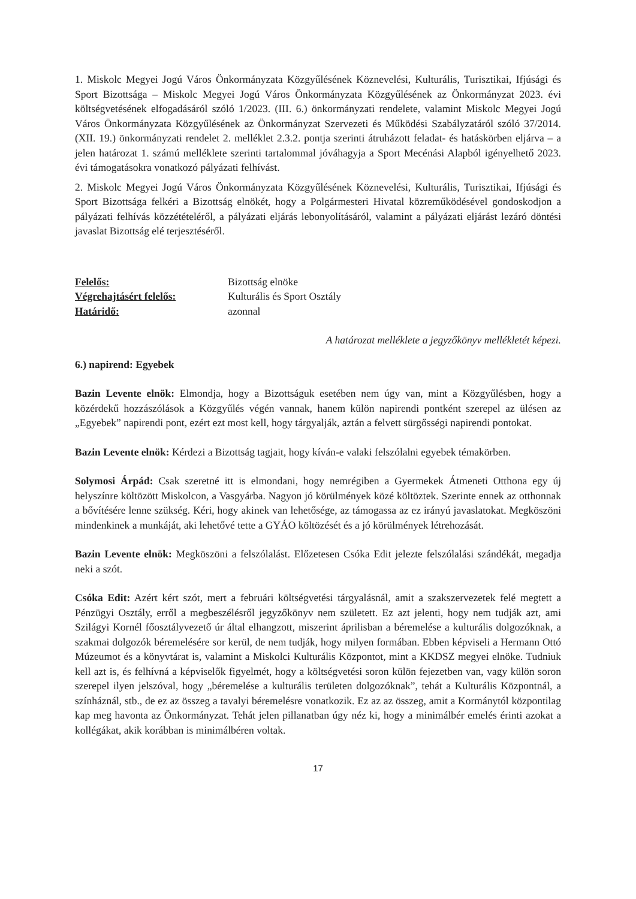1. Miskolc Megyei Jogú Város Önkormányzata Közgyűlésének Köznevelési, Kulturális, Turisztikai, Ifjúsági és Sport Bizottsága – Miskolc Megyei Jogú Város Önkormányzata Közgyűlésének az Önkormányzat 2023. évi költségvetésének elfogadásáról szóló 1/2023. (III. 6.) önkormányzati rendelete, valamint Miskolc Megyei Jogú Város Önkormányzata Közgyűlésének az Önkormányzat Szervezeti és Működési Szabályzatáról szóló 37/2014. (XII. 19.) önkormányzati rendelet 2. melléklet 2.3.2. pontja szerinti átruházott feladat- és hatáskörben eljárva – a jelen határozat 1. számú melléklete szerinti tartalommal jóváhagyja a Sport Mecénási Alapból igényelhető 2023. évi támogatásokra vonatkozó pályázati felhívást.
2. Miskolc Megyei Jogú Város Önkormányzata Közgyűlésének Köznevelési, Kulturális, Turisztikai, Ifjúsági és Sport Bizottsága felkéri a Bizottság elnökét, hogy a Polgármesteri Hivatal közreműködésével gondoskodjon a pályázati felhívás közzétételéről, a pályázati eljárás lebonyolításáról, valamint a pályázati eljárást lezáró döntési javaslat Bizottság elé terjesztéséről.
| Felelős: | Bizottság elnöke |
| Végrehajtásért felelős: | Kulturális és Sport Osztály |
| Határidő: | azonnal |
A határozat melléklete a jegyzőkönyv mellékletét képezi.
6.) napirend: Egyebek
Bazin Levente elnök: Elmondja, hogy a Bizottságuk esetében nem úgy van, mint a Közgyűlésben, hogy a közérdekű hozzászólások a Közgyűlés végén vannak, hanem külön napirendi pontként szerepel az ülésen az „Egyebek” napirendi pont, ezért ezt most kell, hogy tárgyalják, aztán a felvett sürgősségi napirendi pontokat.
Bazin Levente elnök: Kérdezi a Bizottság tagjait, hogy kíván-e valaki felszólalni egyebek témakörben.
Solymosi Árpád: Csak szeretné itt is elmondani, hogy nemrégiben a Gyermekek Átmeneti Otthona egy új helyszínre költözött Miskolcon, a Vasgyárba. Nagyon jó körülmények közé költöztek. Szerinte ennek az otthonnak a bővítésére lenne szükség. Kéri, hogy akinek van lehetősége, az támogassa az ez irányú javaslatokat. Megköszöni mindenkinek a munkáját, aki lehetővé tette a GYÁO költözését és a jó körülmények létrehozását.
Bazin Levente elnök: Megköszöni a felszólalást. Előzetesen Csóka Edit jelezte felszólalási szándékát, megadja neki a szót.
Csóka Edit: Azért kért szót, mert a februári költségvetési tárgyalásnál, amit a szakszervezetek felé megtett a Pénzügyi Osztály, erről a megbeszélésről jegyzőkönyv nem született. Ez azt jelenti, hogy nem tudják azt, ami Szilágyi Kornél főosztályvezető úr által elhangzott, miszerint áprilisban a béremelése a kulturális dolgozóknak, a szakmai dolgozók béremelésére sor kerül, de nem tudják, hogy milyen formában. Ebben képviseli a Hermann Ottó Múzeumot és a könyvtárat is, valamint a Miskolci Kulturális Központot, mint a KKDSZ megyei elnöke. Tudniuk kell azt is, és felhívná a képviselők figyelmét, hogy a költségvetési soron külön fejezetben van, vagy külön soron szerepel ilyen jelszóval, hogy „béremelése a kulturális területen dolgozóknak”, tehát a Kulturális Központnál, a színháznál, stb., de ez az összeg a tavalyi béremelésre vonatkozik. Ez az az összeg, amit a Kormánytól központilag kap meg havonta az Önkormányzat. Tehát jelen pillanatban úgy néz ki, hogy a minimálbér emelés érinti azokat a kollégákat, akik korábban is minimálbéren voltak.
17